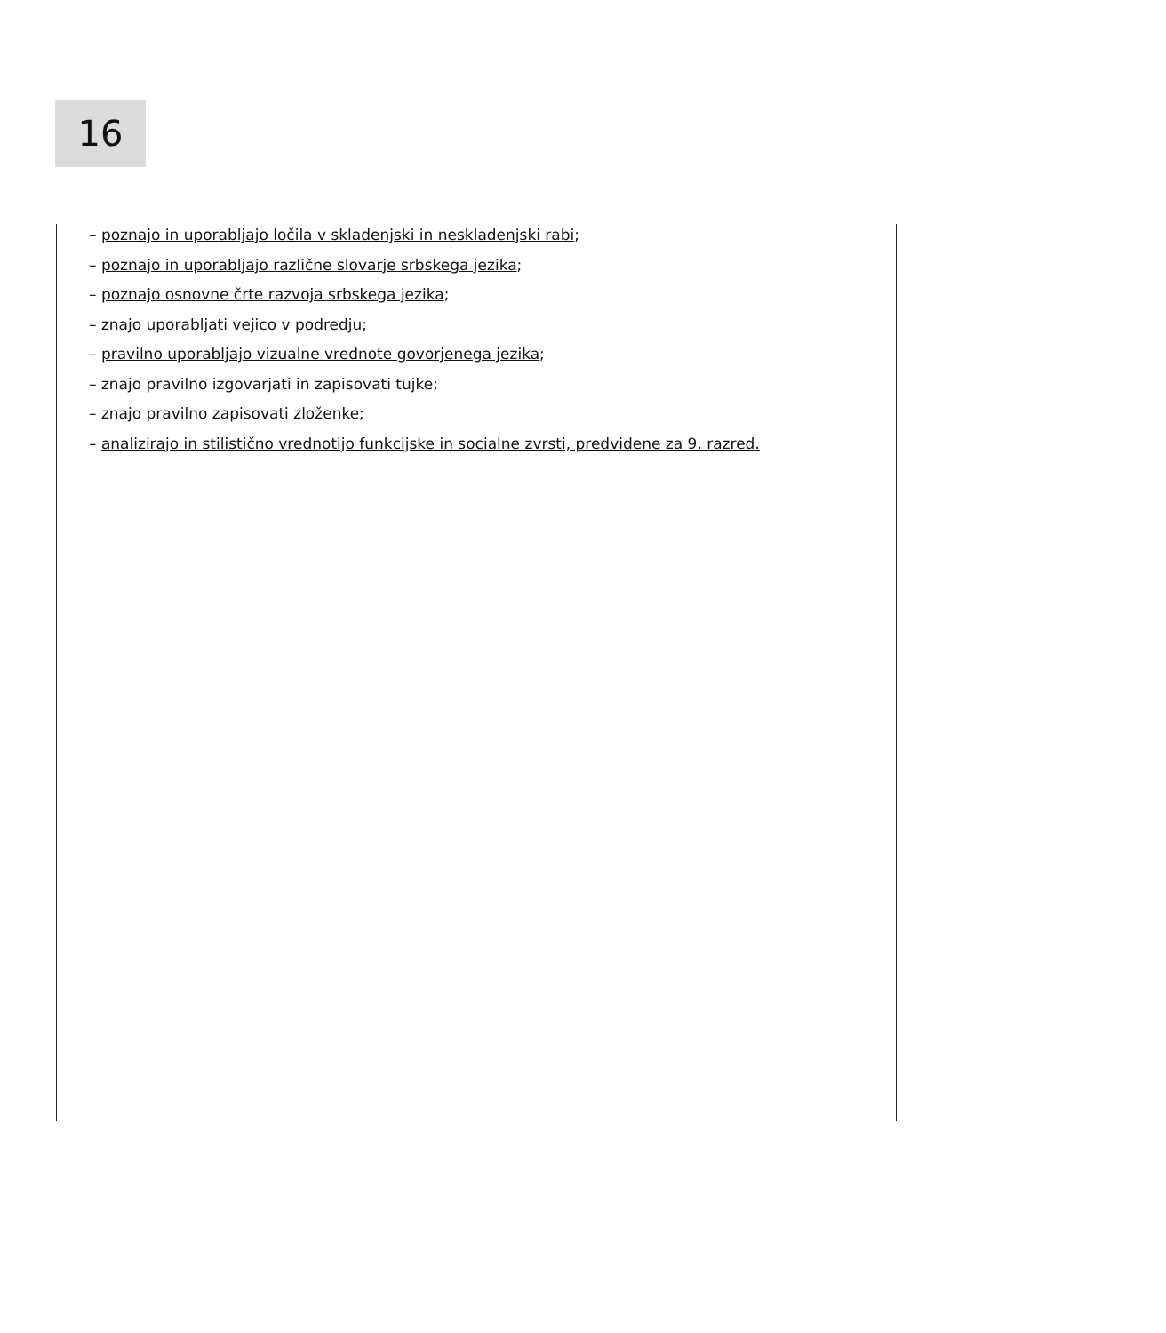16
– poznajo in uporabljajo ločila v skladenjski in neskladenjski rabi;
– poznajo in uporabljajo različne slovarje srbskega jezika;
– poznajo osnovne črte razvoja srbskega jezika;
– znajo uporabljati vejico v podredju;
– pravilno uporabljajo vizualne vrednote govorjenega jezika;
– znajo pravilno izgovarjati in zapisovati tujke;
– znajo pravilno zapisovati zloženke;
– analizirajo in stilistično vrednotijo funkcijske in socialne zvrsti, predvidene za 9. razred.